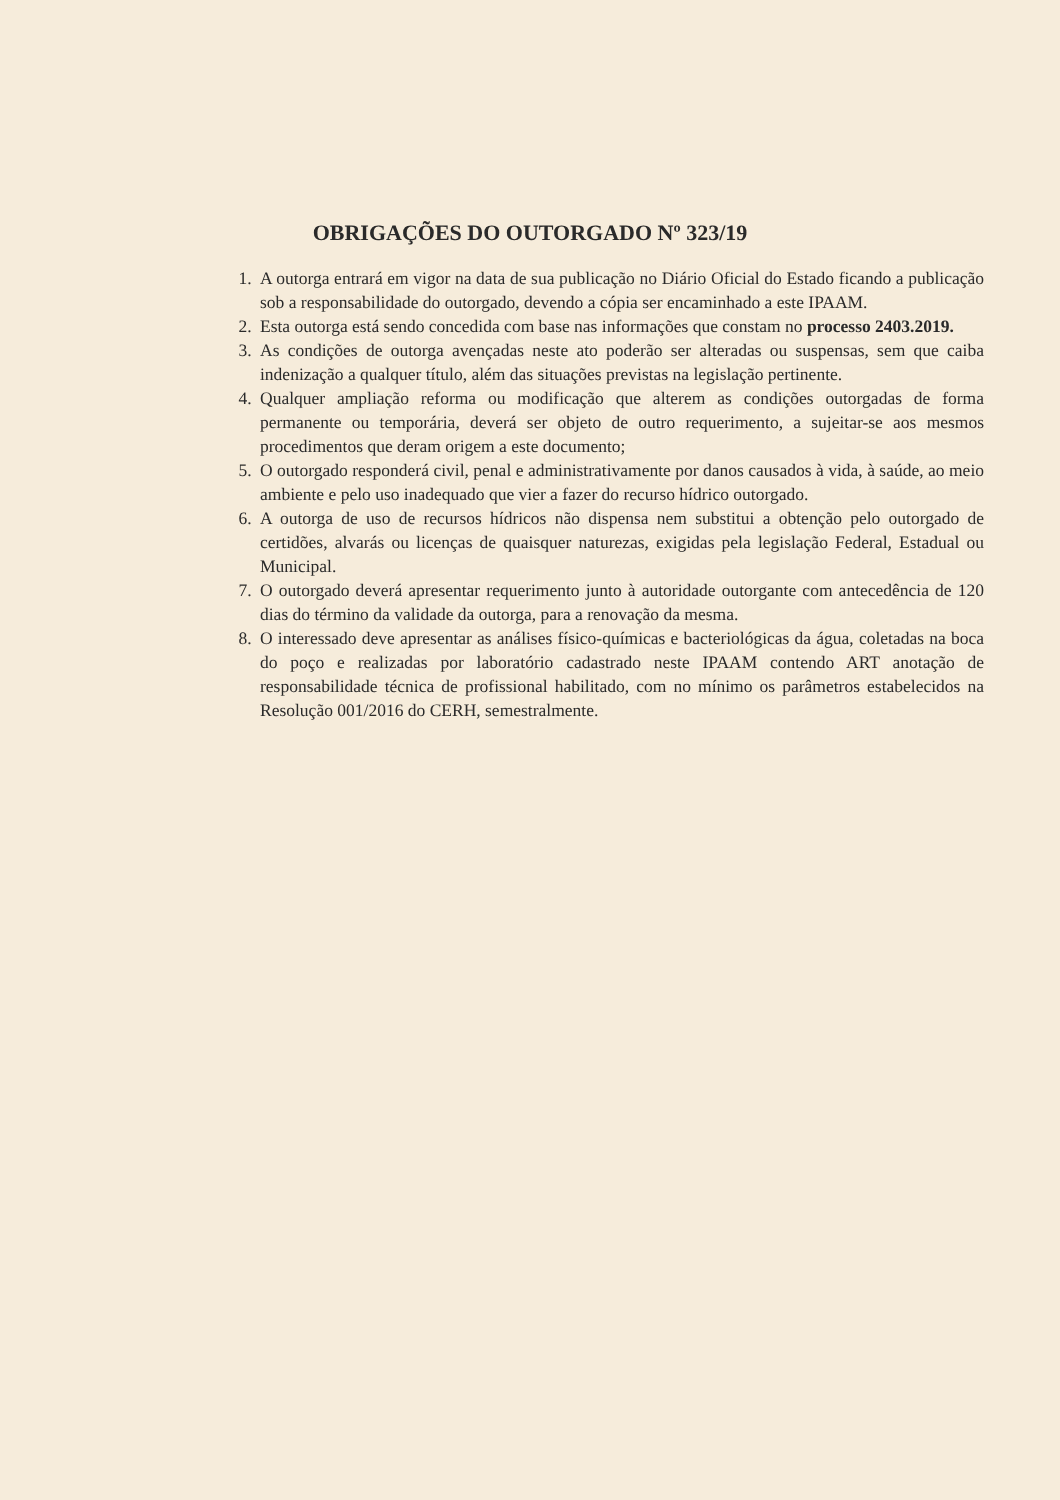OBRIGAÇÕES DO OUTORGADO Nº 323/19
1. A outorga entrará em vigor na data de sua publicação no Diário Oficial do Estado ficando a publicação sob a responsabilidade do outorgado, devendo a cópia ser encaminhado a este IPAAM.
2. Esta outorga está sendo concedida com base nas informações que constam no processo 2403.2019.
3. As condições de outorga avençadas neste ato poderão ser alteradas ou suspensas, sem que caiba indenização a qualquer título, além das situações previstas na legislação pertinente.
4. Qualquer ampliação reforma ou modificação que alterem as condições outorgadas de forma permanente ou temporária, deverá ser objeto de outro requerimento, a sujeitar-se aos mesmos procedimentos que deram origem a este documento;
5. O outorgado responderá civil, penal e administrativamente por danos causados à vida, à saúde, ao meio ambiente e pelo uso inadequado que vier a fazer do recurso hídrico outorgado.
6. A outorga de uso de recursos hídricos não dispensa nem substitui a obtenção pelo outorgado de certidões, alvarás ou licenças de quaisquer naturezas, exigidas pela legislação Federal, Estadual ou Municipal.
7. O outorgado deverá apresentar requerimento junto à autoridade outorgante com antecedência de 120 dias do término da validade da outorga, para a renovação da mesma.
8. O interessado deve apresentar as análises físico-químicas e bacteriológicas da água, coletadas na boca do poço e realizadas por laboratório cadastrado neste IPAAM contendo ART anotação de responsabilidade técnica de profissional habilitado, com no mínimo os parâmetros estabelecidos na Resolução 001/2016 do CERH, semestralmente.